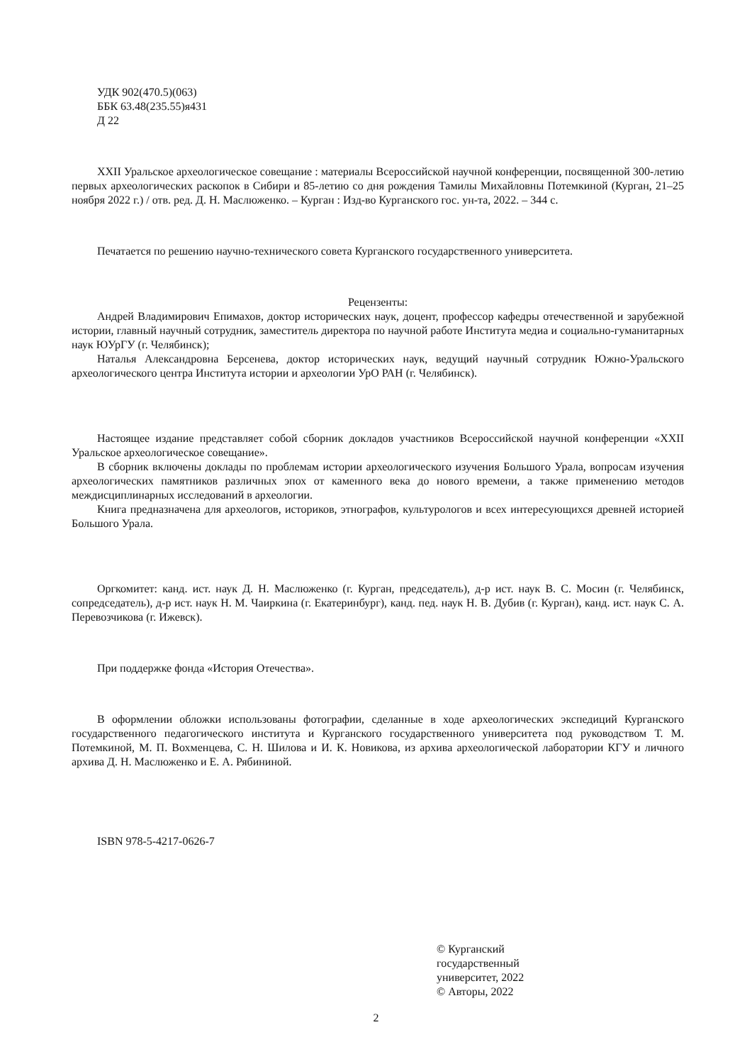УДК 902(470.5)(063)
ББК 63.48(235.55)я431
Д 22
XXII Уральское археологическое совещание : материалы Всероссийской научной конференции, посвященной 300-летию первых археологических раскопок в Сибири и 85-летию со дня рождения Тамилы Михайловны Потемкиной (Курган, 21–25 ноября 2022 г.) / отв. ред. Д. Н. Маслюженко. – Курган : Изд-во Курганского гос. ун-та, 2022. – 344 с.
Печатается по решению научно-технического совета Курганского государственного университета.
Рецензенты:
Андрей Владимирович Епимахов, доктор исторических наук, доцент, профессор кафедры отечественной и зарубежной истории, главный научный сотрудник, заместитель директора по научной работе Института медиа и социально-гуманитарных наук ЮУрГУ (г. Челябинск);
Наталья Александровна Берсенева, доктор исторических наук, ведущий научный сотрудник Южно-Уральского археологического центра Института истории и археологии УрО РАН (г. Челябинск).
Настоящее издание представляет собой сборник докладов участников Всероссийской научной конференции «XXII Уральское археологическое совещание».
В сборник включены доклады по проблемам истории археологического изучения Большого Урала, вопросам изучения археологических памятников различных эпох от каменного века до нового времени, а также применению методов междисциплинарных исследований в археологии.
Книга предназначена для археологов, историков, этнографов, культурологов и всех интересующихся древней историей Большого Урала.
Оргкомитет: канд. ист. наук Д. Н. Маслюженко (г. Курган, председатель), д-р ист. наук В. С. Мосин (г. Челябинск, сопредседатель), д-р ист. наук Н. М. Чаиркина (г. Екатеринбург), канд. пед. наук Н. В. Дубив (г. Курган), канд. ист. наук С. А. Перевозчикова (г. Ижевск).
При поддержке фонда «История Отечества».
В оформлении обложки использованы фотографии, сделанные в ходе археологических экспедиций Курганского государственного педагогического института и Курганского государственного университета под руководством Т. М. Потемкиной, М. П. Вохменцева, С. Н. Шилова и И. К. Новикова, из архива археологической лаборатории КГУ и личного архива Д. Н. Маслюженко и Е. А. Рябининой.
ISBN 978-5-4217-0626-7
© Курганский
государственный
университет, 2022
© Авторы, 2022
2